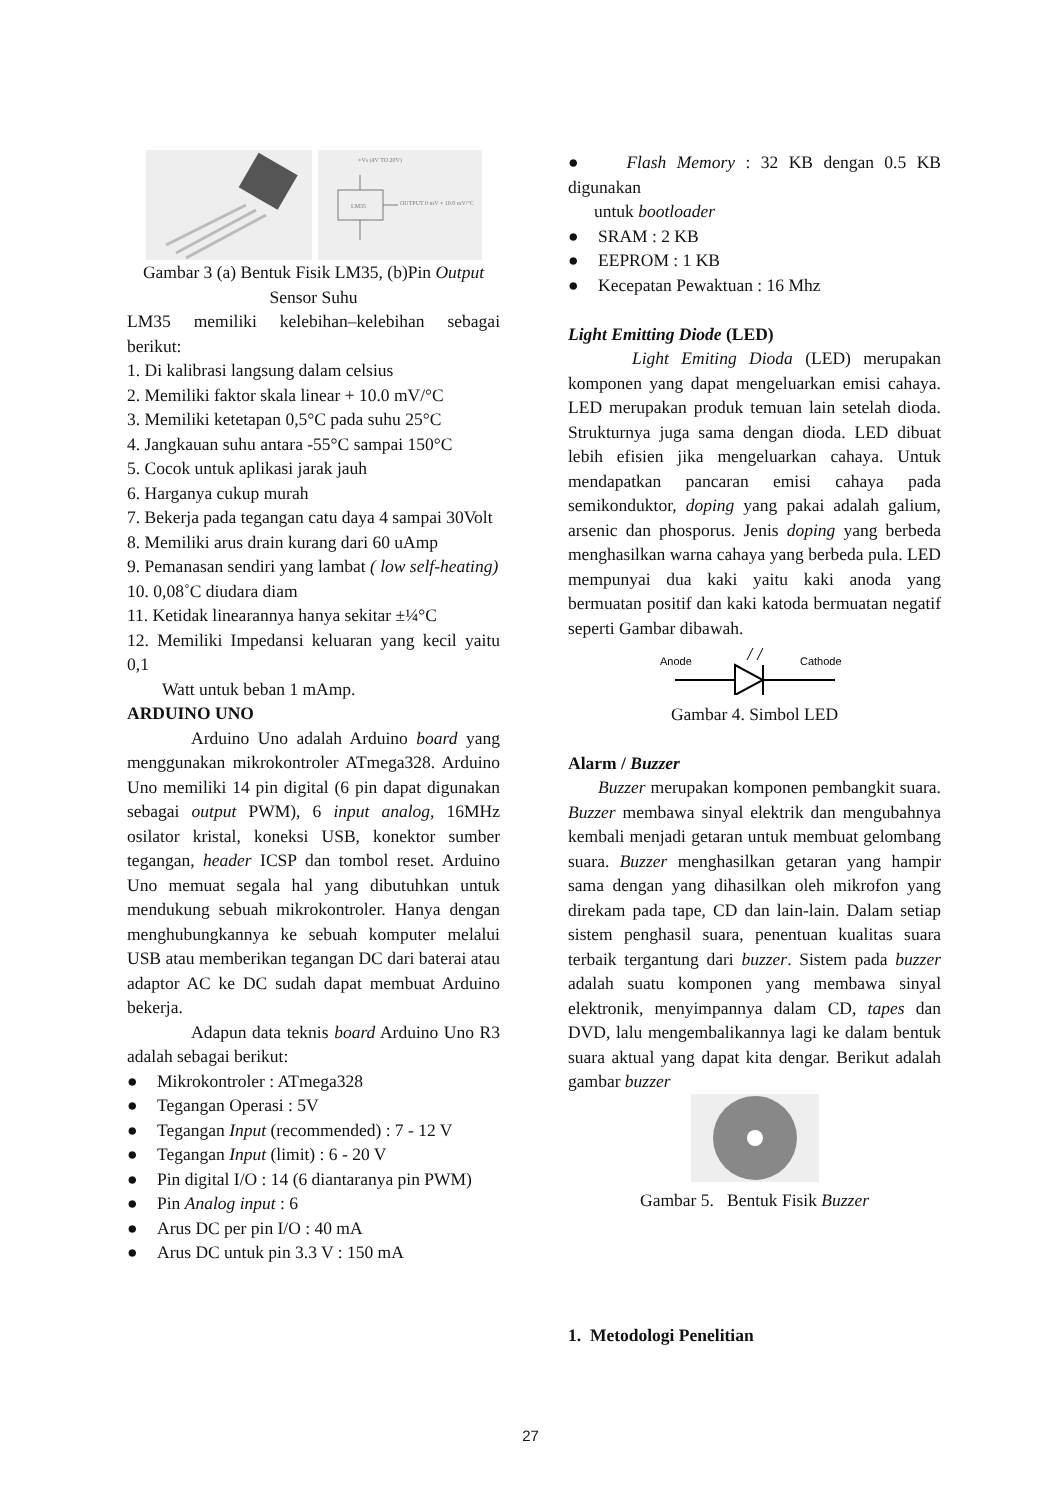+Vs (4V TO 20V)
LM35
OUTPUT 0 mV + 10.0 mV/°C
Gambar 3 (a) Bentuk Fisik LM35, (b)Pin Output
Sensor Suhu
LM35 memiliki kelebihan–kelebihan sebagai berikut:
1. Di kalibrasi langsung dalam celsius
2. Memiliki faktor skala linear + 10.0 mV/°C
3. Memiliki ketetapan 0,5°C pada suhu 25°C
4. Jangkauan suhu antara -55°C sampai 150°C
5. Cocok untuk aplikasi jarak jauh
6. Harganya cukup murah
7. Bekerja pada tegangan catu daya 4 sampai 30Volt
8. Memiliki arus drain kurang dari 60 uAmp
9. Pemanasan sendiri yang lambat ( low self-heating)
10. 0,08˚C diudara diam
11. Ketidak linearannya hanya sekitar ±¼°C
12. Memiliki Impedansi keluaran yang kecil yaitu 0,1
Watt untuk beban 1 mAmp.
ARDUINO UNO
Arduino Uno adalah Arduino board yang menggunakan mikrokontroler ATmega328. Arduino Uno memiliki 14 pin digital (6 pin dapat digunakan sebagai output PWM), 6 input analog, 16MHz osilator kristal, koneksi USB, konektor sumber tegangan, header ICSP dan tombol reset. Arduino Uno memuat segala hal yang dibutuhkan untuk mendukung sebuah mikrokontroler. Hanya dengan menghubungkannya ke sebuah komputer melalui USB atau memberikan tegangan DC dari baterai atau adaptor AC ke DC sudah dapat membuat Arduino bekerja.
Adapun data teknis board Arduino Uno R3 adalah sebagai berikut:
● Mikrokontroler : ATmega328
● Tegangan Operasi : 5V
● Tegangan Input (recommended) : 7 - 12 V
● Tegangan Input (limit) : 6 - 20 V
● Pin digital I/O : 14 (6 diantaranya pin PWM)
● Pin Analog input : 6
● Arus DC per pin I/O : 40 mA
● Arus DC untuk pin 3.3 V : 150 mA
● Flash Memory : 32 KB dengan 0.5 KB digunakan
untuk bootloader
● SRAM : 2 KB
● EEPROM : 1 KB
● Kecepatan Pewaktuan : 16 Mhz
Light Emitting Diode (LED)
Light Emiting Dioda (LED) merupakan komponen yang dapat mengeluarkan emisi cahaya. LED merupakan produk temuan lain setelah dioda. Strukturnya juga sama dengan dioda. LED dibuat lebih efisien jika mengeluarkan cahaya. Untuk mendapatkan pancaran emisi cahaya pada semikonduktor, doping yang pakai adalah galium, arsenic dan phosporus. Jenis doping yang berbeda menghasilkan warna cahaya yang berbeda pula. LED mempunyai dua kaki yaitu kaki anoda yang bermuatan positif dan kaki katoda bermuatan negatif seperti Gambar dibawah.
Anode
Cathode
Gambar 4. Simbol LED
Alarm / Buzzer
Buzzer merupakan komponen pembangkit suara. Buzzer membawa sinyal elektrik dan mengubahnya kembali menjadi getaran untuk membuat gelombang suara. Buzzer menghasilkan getaran yang hampir sama dengan yang dihasilkan oleh mikrofon yang direkam pada tape, CD dan lain-lain. Dalam setiap sistem penghasil suara, penentuan kualitas suara terbaik tergantung dari buzzer. Sistem pada buzzer adalah suatu komponen yang membawa sinyal elektronik, menyimpannya dalam CD, tapes dan DVD, lalu mengembalikannya lagi ke dalam bentuk suara aktual yang dapat kita dengar. Berikut adalah gambar buzzer
Gambar 5. Bentuk Fisik Buzzer
1. Metodologi Penelitian
27